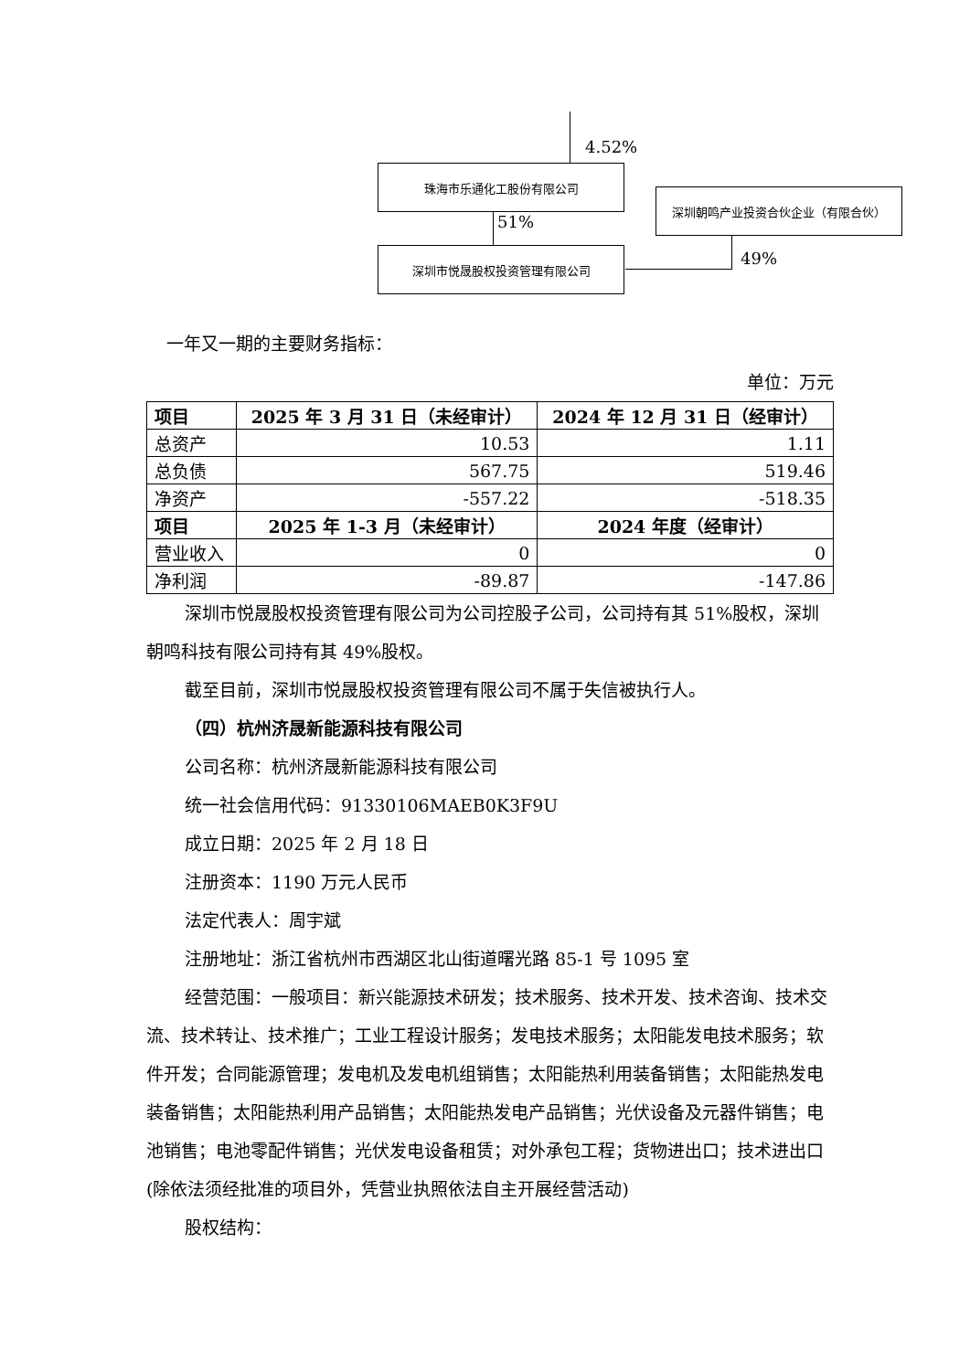4.52%
珠海市乐通化工股份有限公司
51%
深圳朝鸣产业投资合伙企业（有限合伙）
深圳市悦晟股权投资管理有限公司 49%
一年又一期的主要财务指标：
单位：万元
| 项目 | 2025 年 3 月 31 日（未经审计） | 2024 年 12 月 31 日（经审计） |
| --- | --- | --- |
| 总资产 | 10.53 | 1.11 |
| 总负债 | 567.75 | 519.46 |
| 净资产 | -557.22 | -518.35 |
| 项目 | 2025 年 1-3 月（未经审计） | 2024 年度（经审计） |
| 营业收入 | 0 | 0 |
| 净利润 | -89.87 | -147.86 |
深圳市悦晟股权投资管理有限公司为公司控股子公司，公司持有其 51%股权，深圳朝鸣科技有限公司持有其 49%股权。
截至目前，深圳市悦晟股权投资管理有限公司不属于失信被执行人。
（四）杭州济晟新能源科技有限公司
公司名称：杭州济晟新能源科技有限公司
统一社会信用代码：91330106MAEB0K3F9U
成立日期：2025 年 2 月 18 日
注册资本：1190 万元人民币
法定代表人：周宇斌
注册地址：浙江省杭州市西湖区北山街道曙光路 85-1 号 1095 室
经营范围：一般项目：新兴能源技术研发；技术服务、技术开发、技术咨询、技术交流、技术转让、技术推广；工业工程设计服务；发电技术服务；太阳能发电技术服务；软件开发；合同能源管理；发电机及发电机组销售；太阳能热利用装备销售；太阳能热发电装备销售；太阳能热利用产品销售；太阳能热发电产品销售；光伏设备及元器件销售；电池销售；电池零配件销售；光伏发电设备租赁；对外承包工程；货物进出口；技术进出口(除依法须经批准的项目外，凭营业执照依法自主开展经营活动)
股权结构：